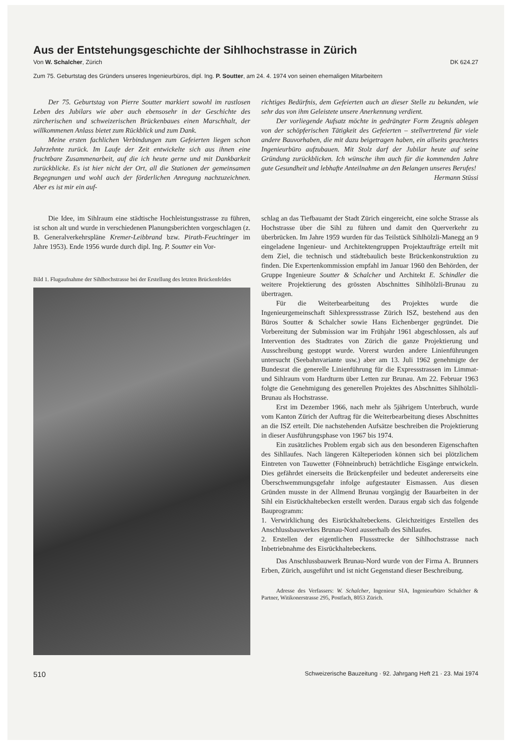Aus der Entstehungsgeschichte der Sihlhochstrasse in Zürich
Von W. Schalcher, Zürich DK 624.27
Zum 75. Geburtstag des Gründers unseres Ingenieurbüros, dipl. Ing. P. Soutter, am 24. 4. 1974 von seinen ehemaligen Mitarbeitern
Der 75. Geburtstag von Pierre Soutter markiert sowohl im rastlosen Leben des Jubilars wie aber auch ebensosehr in der Geschichte des zürcherischen und schweizerischen Brückenbaues einen Marschhalt, der willkommenen Anlass bietet zum Rückblick und zum Dank.
Meine ersten fachlichen Verbindungen zum Gefeierten liegen schon Jahrzehnte zurück. Im Laufe der Zeit entwickelte sich aus ihnen eine fruchtbare Zusammenarbeit, auf die ich heute gerne und mit Dankbarkeit zurückblicke. Es ist hier nicht der Ort, all die Stationen der gemeinsamen Begegnungen und wohl auch der förderlichen Anregung nachzuzeichnen. Aber es ist mir ein auf-
richtiges Bedürfnis, dem Gefeierten auch an dieser Stelle zu bekunden, wie sehr das von ihm Geleistete unsere Anerkennung verdient.
Der vorliegende Aufsatz möchte in gedrängter Form Zeugnis ablegen von der schöpferischen Tätigkeit des Gefeierten – stellvertretend für viele andere Bauvorhaben, die mit dazu beigetragen haben, ein allseits geachtetes Ingenieurbüro aufzubauen. Mit Stolz darf der Jubilar heute auf seine Gründung zurückblicken. Ich wünsche ihm auch für die kommenden Jahre gute Gesundheit und lebhafte Anteilnahme an den Belangen unseres Berufes! Hermann Stüssi
Die Idee, im Sihlraum eine städtische Hochleistungsstrasse zu führen, ist schon alt und wurde in verschiedenen Planungsberichten vorgeschlagen (z. B. Generalverkehrspläne Kremer-Leibbrand bzw. Pirath-Feuchtinger im Jahre 1953). Ende 1956 wurde durch dipl. Ing. P. Soutter ein Vor-
Bild 1. Flugaufnahme der Sihlhochstrasse bei der Erstellung des letzten Brückenfeldes
schlag an das Tiefbauamt der Stadt Zürich eingereicht, eine solche Strasse als Hochstrasse über die Sihl zu führen und damit den Querverkehr zu überbrücken. Im Jahre 1959 wurden für das Teilstück Sihlhölzli-Manegg an 9 eingeladene Ingenieur- und Architektengruppen Projektaufträge erteilt mit dem Ziel, die technisch und städtebaulich beste Brückenkonstruktion zu finden. Die Expertenkommission empfahl im Januar 1960 den Behörden, der Gruppe Ingenieure Soutter & Schalcher und Architekt E. Schindler die weitere Projektierung des grössten Abschnittes Sihlhölzli-Brunau zu übertragen.
Für die Weiterbearbeitung des Projektes wurde die Ingenieurgemeinschaft Sihlexpressstrasse Zürich ISZ, bestehend aus den Büros Soutter & Schalcher sowie Hans Eichenberger gegründet. Die Vorbereitung der Submission war im Frühjahr 1961 abgeschlossen, als auf Intervention des Stadtrates von Zürich die ganze Projektierung und Ausschreibung gestoppt wurde. Vorerst wurden andere Linienführungen untersucht (Seebahnvariante usw.) aber am 13. Juli 1962 genehmigte der Bundesrat die generelle Linienführung für die Expressstrassen im Limmat- und Sihlraum vom Hardturm über Letten zur Brunau. Am 22. Februar 1963 folgte die Genehmigung des generellen Projektes des Abschnittes Sihlhölzli-Brunau als Hochstrasse.
Erst im Dezember 1966, nach mehr als 5jährigem Unterbruch, wurde vom Kanton Zürich der Auftrag für die Weiterbearbeitung dieses Abschnittes an die ISZ erteilt. Die nachstehenden Aufsätze beschreiben die Projektierung in dieser Ausführungsphase von 1967 bis 1974.
Ein zusätzliches Problem ergab sich aus den besonderen Eigenschaften des Sihllaufes. Nach längeren Kälteperioden können sich bei plötzlichem Eintreten von Tauwetter (Föhneinbruch) beträchtliche Eisgänge entwickeln. Dies gefährdet einerseits die Brückenpfeiler und bedeutet andererseits eine Überschwemmungsgefahr infolge aufgestauter Eismassen. Aus diesen Gründen musste in der Allmend Brunau vorgängig der Bauarbeiten in der Sihl ein Eisrückhaltebecken erstellt werden. Daraus ergab sich das folgende Bauprogramm:
1. Verwirklichung des Eisrückhaltebeckens. Gleichzeitiges Erstellen des Anschlussbauwerkes Brunau-Nord ausserhalb des Sihllaufes.
2. Erstellen der eigentlichen Flussstrecke der Sihlhochstrasse nach Inbetriebnahme des Eisrückhaltebeckens.
Das Anschlussbauwerk Brunau-Nord wurde von der Firma A. Brunners Erben, Zürich, ausgeführt und ist nicht Gegenstand dieser Beschreibung.
Adresse des Verfassers: W. Schalcher, Ingenieur SIA, Ingenieurbüro Schalcher & Partner, Witikonerstrasse 295, Postfach, 8053 Zürich.
510 Schweizerische Bauzeitung · 92. Jahrgang Heft 21 · 23. Mai 1974